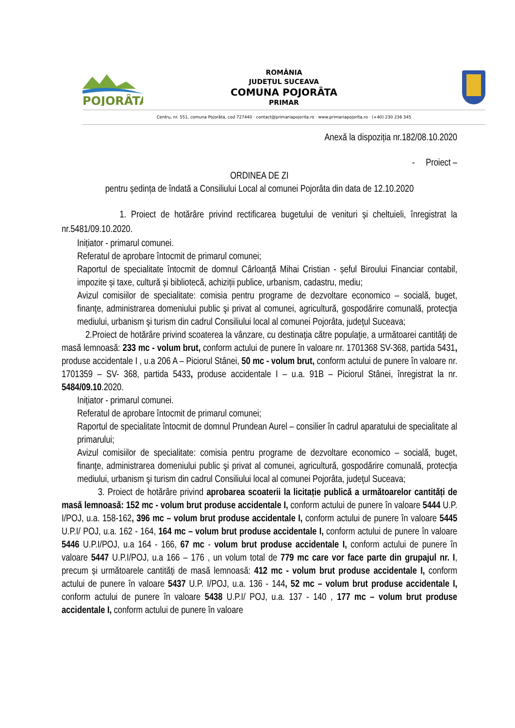POJORÂTA
ROMÂNIA
JUDEȚUL SUCEAVA
COMUNA POJORÂTA
PRIMAR
Centru, nr. 551, comuna Pojorâta, cod 727440 · contact@primariapojorita.ro · www.primariapojorita.ro · (+40) 230 236 345
Anexă la dispoziția nr.182/08.10.2020
- Proiect –
ORDINEA DE ZI
pentru ședința de îndată a Consiliului Local al comunei Pojorâta din data de 12.10.2020
1. Proiect de hotărâre privind rectificarea bugetului de venituri și cheltuieli, înregistrat la nr.5481/09.10.2020.
Inițiator - primarul comunei.
Referatul de aprobare întocmit de primarul comunei;
Raportul de specialitate întocmit de domnul Cârloanță Mihai Cristian - șeful Biroului Financiar contabil, impozite și taxe, cultură și bibliotecă, achiziții publice, urbanism, cadastru, mediu;
Avizul comisiilor de specialitate: comisia pentru programe de dezvoltare economico – socială, buget, finanţe, administrarea domeniului public şi privat al comunei, agricultură, gospodărire comunală, protecţia mediului, urbanism şi turism din cadrul Consiliului local al comunei Pojorâta, judeţul Suceava;
2.Proiect de hotărâre privind scoaterea la vânzare, cu destinaţia către populaţie, a următoarei cantităţi de masă lemnoasă: 233 mc - volum brut, conform actului de punere în valoare nr. 1701368 SV-368, partida 5431, produse accidentale I , u.a 206 A – Piciorul Stânei, 50 mc - volum brut, conform actului de punere în valoare nr. 1701359 – SV- 368, partida 5433, produse accidentale I – u.a. 91B – Piciorul Stânei, înregistrat la nr. 5484/09.10.2020.
Inițiator - primarul comunei.
Referatul de aprobare întocmit de primarul comunei;
Raportul de specialitate întocmit de domnul Prundean Aurel – consilier în cadrul aparatului de specialitate al primarului;
Avizul comisiilor de specialitate: comisia pentru programe de dezvoltare economico – socială, buget, finanţe, administrarea domeniului public şi privat al comunei, agricultură, gospodărire comunală, protecţia mediului, urbanism şi turism din cadrul Consiliului local al comunei Pojorâta, judeţul Suceava;
3. Proiect de hotărâre privind aprobarea scoaterii la licitație publică a următoarelor cantități de masă lemnoasă: 152 mc - volum brut produse accidentale I, conform actului de punere în valoare 5444 U.P. I/POJ, u.a. 158-162, 396 mc – volum brut produse accidentale I, conform actului de punere în valoare 5445 U.P.I/ POJ, u.a. 162 - 164, 164 mc – volum brut produse accidentale I, conform actului de punere în valoare 5446 U.P.I/POJ, u.a 164 - 166, 67 mc - volum brut produse accidentale I, conform actului de punere în valoare 5447 U.P.I/POJ, u.a 166 – 176 , un volum total de 779 mc care vor face parte din grupajul nr. I, precum și următoarele cantități de masă lemnoasă: 412 mc - volum brut produse accidentale I, conform actului de punere în valoare 5437 U.P. I/POJ, u.a. 136 - 144, 52 mc – volum brut produse accidentale I, conform actului de punere în valoare 5438 U.P.I/ POJ, u.a. 137 - 140 , 177 mc – volum brut produse accidentale I, conform actului de punere în valoare